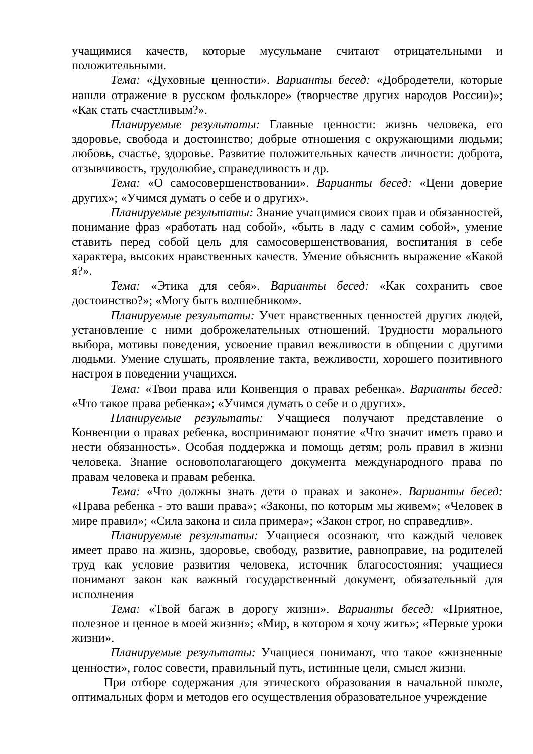учащимися качеств, которые мусульмане считают отрицательными и положительными.
Тема: «Духовные ценности». Варианты бесед: «Добродетели, которые нашли отражение в русском фольклоре» (творчестве других народов России)»; «Как стать счастливым?».
Планируемые результаты: Главные ценности: жизнь человека, его здоровье, свобода и достоинство; добрые отношения с окружающими людьми; любовь, счастье, здоровье. Развитие положительных качеств личности: доброта, отзывчивость, трудолюбие, справедливость и др.
Тема: «О самосовершенствовании». Варианты бесед: «Цени доверие других»; «Учимся думать о себе и о других».
Планируемые результаты: Знание учащимися своих прав и обязанностей, понимание фраз «работать над собой», «быть в ладу с самим собой», умение ставить перед собой цель для самосовершенствования, воспитания в себе характера, высоких нравственных качеств. Умение объяснить выражение «Какой я?».
Тема: «Этика для себя». Варианты бесед: «Как сохранить свое достоинство?»; «Могу быть волшебником».
Планируемые результаты: Учет нравственных ценностей других людей, установление с ними доброжелательных отношений. Трудности морального выбора, мотивы поведения, усвоение правил вежливости в общении с другими людьми. Умение слушать, проявление такта, вежливости, хорошего позитивного настроя в поведении учащихся.
Тема: «Твои права или Конвенция о правах ребенка». Варианты бесед: «Что такое права ребенка»; «Учимся думать о себе и о других».
Планируемые результаты: Учащиеся получают представление о Конвенции о правах ребенка, воспринимают понятие «Что значит иметь право и нести обязанность». Особая поддержка и помощь детям; роль правил в жизни человека. Знание основополагающего документа международного права по правам человека и правам ребенка.
Тема: «Что должны знать дети о правах и законе». Варианты бесед: «Права ребенка - это ваши права»; «Законы, по которым мы живем»; «Человек в мире правил»; «Сила закона и сила примера»; «Закон строг, но справедлив».
Планируемые результаты: Учащиеся осознают, что каждый человек имеет право на жизнь, здоровье, свободу, развитие, равноправие, на родителей труд как условие развития человека, источник благосостояния; учащиеся понимают закон как важный государственный документ, обязательный для исполнения
Тема: «Твой багаж в дорогу жизни». Варианты бесед: «Приятное, полезное и ценное в моей жизни»; «Мир, в котором я хочу жить»; «Первые уроки жизни».
Планируемые результаты: Учащиеся понимают, что такое «жизненные ценности», голос совести, правильный путь, истинные цели, смысл жизни.
При отборе содержания для этического образования в начальной школе, оптимальных форм и методов его осуществления образовательное учреждение